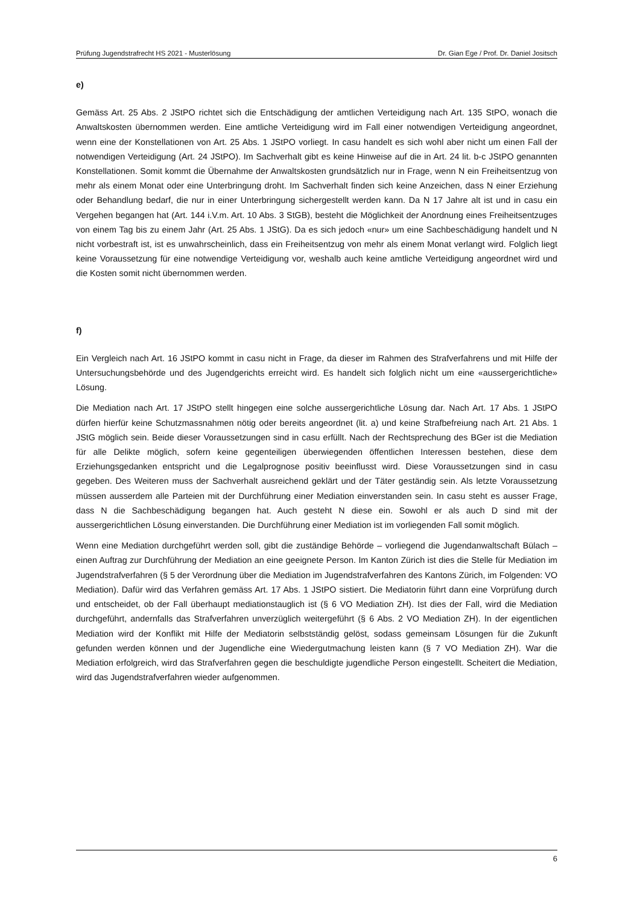Prüfung Jugendstrafrecht HS 2021 - Musterlösung Dr. Gian Ege / Prof. Dr. Daniel Jositsch
e)
Gemäss Art. 25 Abs. 2 JStPO richtet sich die Entschädigung der amtlichen Verteidigung nach Art. 135 StPO, wonach die Anwaltskosten übernommen werden. Eine amtliche Verteidigung wird im Fall einer notwendigen Verteidigung angeordnet, wenn eine der Konstellationen von Art. 25 Abs. 1 JStPO vorliegt. In casu handelt es sich wohl aber nicht um einen Fall der notwendigen Verteidigung (Art. 24 JStPO). Im Sachverhalt gibt es keine Hinweise auf die in Art. 24 lit. b-c JStPO genannten Konstellationen. Somit kommt die Übernahme der Anwaltskosten grundsätzlich nur in Frage, wenn N ein Freiheitsentzug von mehr als einem Monat oder eine Unterbringung droht. Im Sachverhalt finden sich keine Anzeichen, dass N einer Erziehung oder Behandlung bedarf, die nur in einer Unterbringung sichergestellt werden kann. Da N 17 Jahre alt ist und in casu ein Vergehen begangen hat (Art. 144 i.V.m. Art. 10 Abs. 3 StGB), besteht die Möglichkeit der Anordnung eines Freiheitsentzuges von einem Tag bis zu einem Jahr (Art. 25 Abs. 1 JStG). Da es sich jedoch «nur» um eine Sachbeschädigung handelt und N nicht vorbestraft ist, ist es unwahrscheinlich, dass ein Freiheitsentzug von mehr als einem Monat verlangt wird. Folglich liegt keine Voraussetzung für eine notwendige Verteidigung vor, weshalb auch keine amtliche Verteidigung angeordnet wird und die Kosten somit nicht übernommen werden.
f)
Ein Vergleich nach Art. 16 JStPO kommt in casu nicht in Frage, da dieser im Rahmen des Strafverfahrens und mit Hilfe der Untersuchungsbehörde und des Jugendgerichts erreicht wird. Es handelt sich folglich nicht um eine «aussergerichtliche» Lösung.
Die Mediation nach Art. 17 JStPO stellt hingegen eine solche aussergerichtliche Lösung dar. Nach Art. 17 Abs. 1 JStPO dürfen hierfür keine Schutzmassnahmen nötig oder bereits angeordnet (lit. a) und keine Strafbefreiung nach Art. 21 Abs. 1 JStG möglich sein. Beide dieser Voraussetzungen sind in casu erfüllt. Nach der Rechtsprechung des BGer ist die Mediation für alle Delikte möglich, sofern keine gegenteiligen überwiegenden öffentlichen Interessen bestehen, diese dem Erziehungsgedanken entspricht und die Legalprognose positiv beeinflusst wird. Diese Voraussetzungen sind in casu gegeben. Des Weiteren muss der Sachverhalt ausreichend geklärt und der Täter geständig sein. Als letzte Voraussetzung müssen ausserdem alle Parteien mit der Durchführung einer Mediation einverstanden sein. In casu steht es ausser Frage, dass N die Sachbeschädigung begangen hat. Auch gesteht N diese ein. Sowohl er als auch D sind mit der aussergerichtlichen Lösung einverstanden. Die Durchführung einer Mediation ist im vorliegenden Fall somit möglich.
Wenn eine Mediation durchgeführt werden soll, gibt die zuständige Behörde – vorliegend die Jugendanwaltschaft Bülach – einen Auftrag zur Durchführung der Mediation an eine geeignete Person. Im Kanton Zürich ist dies die Stelle für Mediation im Jugendstrafverfahren (§ 5 der Verordnung über die Mediation im Jugendstrafverfahren des Kantons Zürich, im Folgenden: VO Mediation). Dafür wird das Verfahren gemäss Art. 17 Abs. 1 JStPO sistiert. Die Mediatorin führt dann eine Vorprüfung durch und entscheidet, ob der Fall überhaupt mediationstauglich ist (§ 6 VO Mediation ZH). Ist dies der Fall, wird die Mediation durchgeführt, andernfalls das Strafverfahren unverzüglich weitergeführt (§ 6 Abs. 2 VO Mediation ZH). In der eigentlichen Mediation wird der Konflikt mit Hilfe der Mediatorin selbstständig gelöst, sodass gemeinsam Lösungen für die Zukunft gefunden werden können und der Jugendliche eine Wiedergutmachung leisten kann (§ 7 VO Mediation ZH). War die Mediation erfolgreich, wird das Strafverfahren gegen die beschuldigte jugendliche Person eingestellt. Scheitert die Mediation, wird das Jugendstrafverfahren wieder aufgenommen.
6